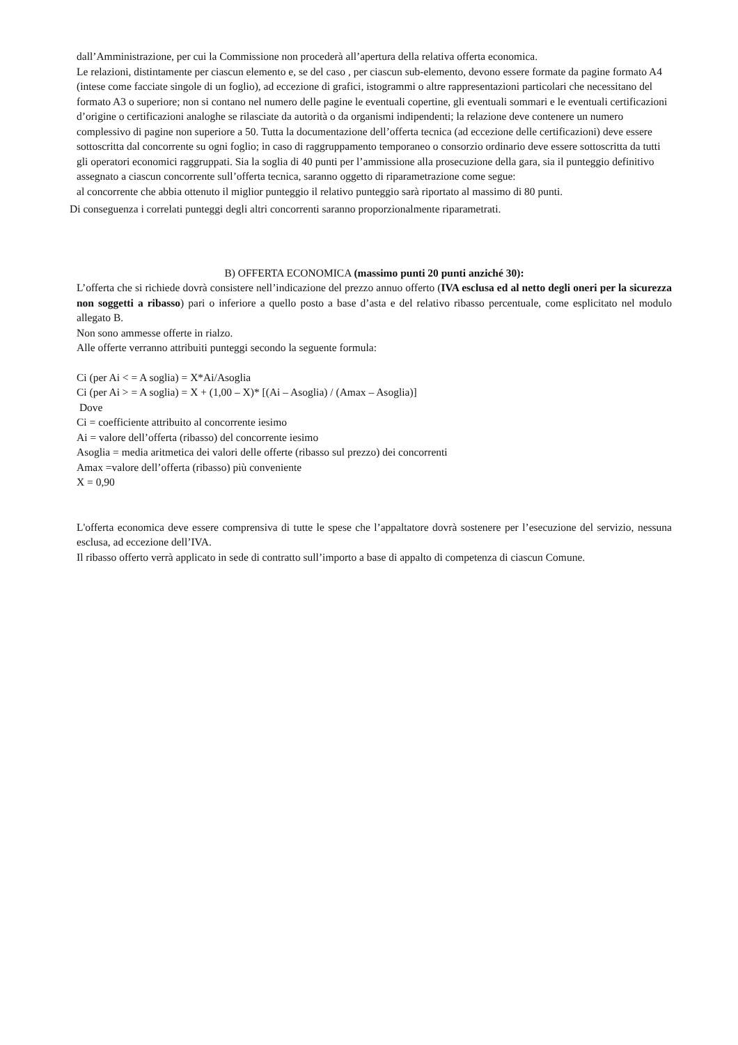dall’Amministrazione, per cui la Commissione non procederà all’apertura della relativa offerta economica.
Le relazioni, distintamente per ciascun elemento e, se del caso , per ciascun sub-elemento, devono essere formate da pagine formato A4 (intese come facciate singole di un foglio), ad eccezione di grafici, istogrammi o altre rappresentazioni particolari che necessitano del formato A3 o superiore; non si contano nel numero delle pagine le eventuali copertine, gli eventuali sommari e le eventuali certificazioni d’origine o certificazioni analoghe se rilasciate da autorità o da organismi indipendenti; la relazione deve contenere un numero complessivo di pagine non superiore a 50. Tutta la documentazione dell’offerta tecnica (ad eccezione delle certificazioni) deve essere sottoscritta dal concorrente su ogni foglio; in caso di raggruppamento temporaneo o consorzio ordinario deve essere sottoscritta da tutti gli operatori economici raggruppati. Sia la soglia di 40 punti per l’ammissione alla prosecuzione della gara, sia il punteggio definitivo assegnato a ciascun concorrente sull’offerta tecnica, saranno oggetto di riparametrazione come segue:
al concorrente che abbia ottenuto il miglior punteggio il relativo punteggio sarà riportato al massimo di 80 punti.
Di conseguenza i correlati punteggi degli altri concorrenti saranno proporzionalmente riparametrati.
B) OFFERTA ECONOMICA (massimo punti 20 punti anziché 30):
L’offerta che si richiede dovrà consistere nell’indicazione del prezzo annuo offerto (IVA esclusa ed al netto degli oneri per la sicurezza non soggetti a ribasso) pari o inferiore a quello posto a base d’asta e del relativo ribasso percentuale, come esplicitato nel modulo allegato B.
Non sono ammesse offerte in rialzo.
Alle offerte verranno attribuiti punteggi secondo la seguente formula:
Ci (per Ai < = A soglia) = X*Ai/Asoglia
Ci (per Ai > = A soglia) = X + (1,00 – X)* [(Ai – Asoglia) / (Amax – Asoglia)]
Dove
Ci = coefficiente attribuito al concorrente iesimo
Ai = valore dell’offerta (ribasso) del concorrente iesimo
Asoglia = media aritmetica dei valori delle offerte (ribasso sul prezzo) dei concorrenti
Amax =valore dell’offerta (ribasso) più conveniente
X = 0,90
L'offerta economica deve essere comprensiva di tutte le spese che l’appaltatore dovrà sostenere per l’esecuzione del servizio, nessuna esclusa, ad eccezione dell’IVA.
Il ribasso offerto verrà applicato in sede di contratto sull’importo a base di appalto di competenza di ciascun Comune.